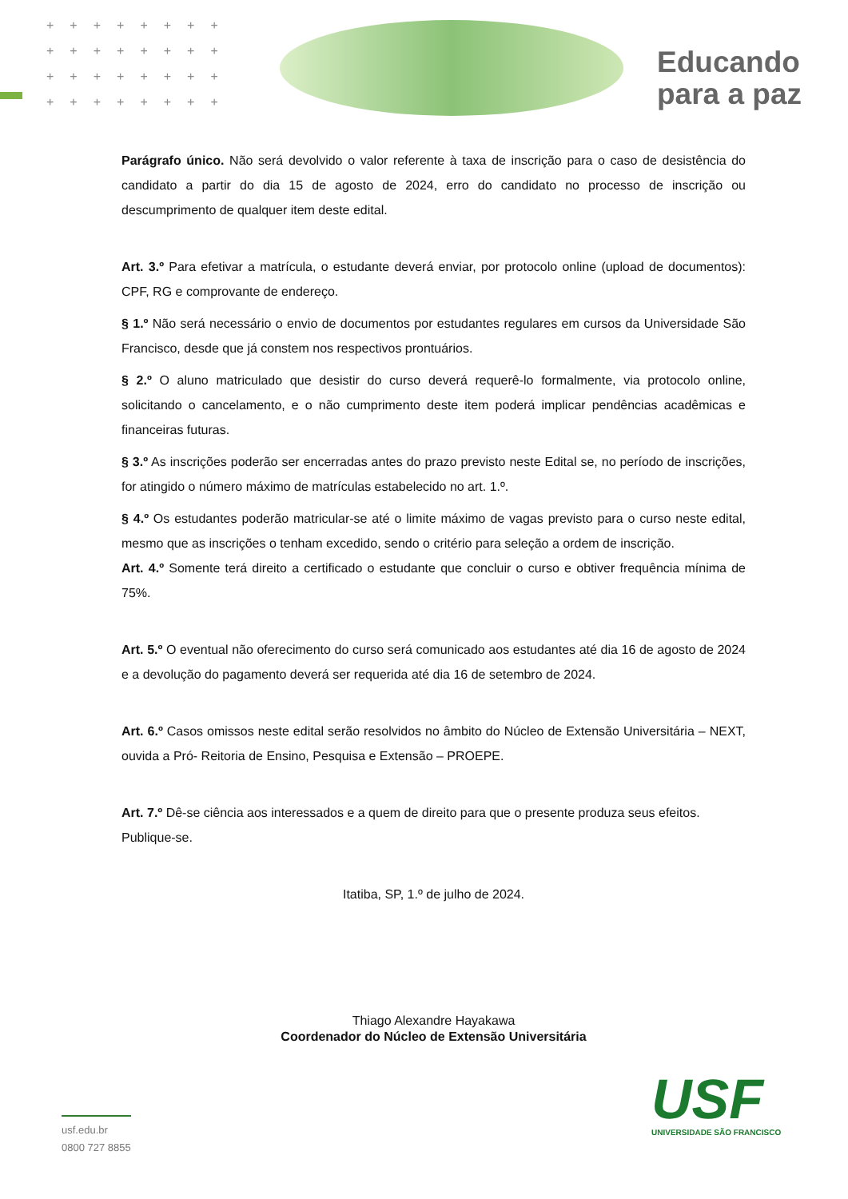++++++++
++++++++
++++++++
++++++++
Educando
para a paz
Parágrafo único. Não será devolvido o valor referente à taxa de inscrição para o caso de desistência do candidato a partir do dia 15 de agosto de 2024, erro do candidato no processo de inscrição ou descumprimento de qualquer item deste edital.
Art. 3.º Para efetivar a matrícula, o estudante deverá enviar, por protocolo online (upload de documentos): CPF, RG e comprovante de endereço.
§ 1.º Não será necessário o envio de documentos por estudantes regulares em cursos da Universidade São Francisco, desde que já constem nos respectivos prontuários.
§ 2.º O aluno matriculado que desistir do curso deverá requerê-lo formalmente, via protocolo online, solicitando o cancelamento, e o não cumprimento deste item poderá implicar pendências acadêmicas e financeiras futuras.
§ 3.º As inscrições poderão ser encerradas antes do prazo previsto neste Edital se, no período de inscrições, for atingido o número máximo de matrículas estabelecido no art. 1.º.
§ 4.º Os estudantes poderão matricular-se até o limite máximo de vagas previsto para o curso neste edital, mesmo que as inscrições o tenham excedido, sendo o critério para seleção a ordem de inscrição.
Art. 4.º Somente terá direito a certificado o estudante que concluir o curso e obtiver frequência mínima de 75%.
Art. 5.º O eventual não oferecimento do curso será comunicado aos estudantes até dia 16 de agosto de 2024 e a devolução do pagamento deverá ser requerida até dia 16 de setembro de 2024.
Art. 6.º Casos omissos neste edital serão resolvidos no âmbito do Núcleo de Extensão Universitária – NEXT, ouvida a Pró- Reitoria de Ensino, Pesquisa e Extensão – PROEPE.
Art. 7.º Dê-se ciência aos interessados e a quem de direito para que o presente produza seus efeitos.
Publique-se.
Itatiba, SP, 1.º de julho de 2024.
Thiago Alexandre Hayakawa
Coordenador do Núcleo de Extensão Universitária
usf.edu.br
0800 727 8855
USF
UNIVERSIDADE SÃO FRANCISCO